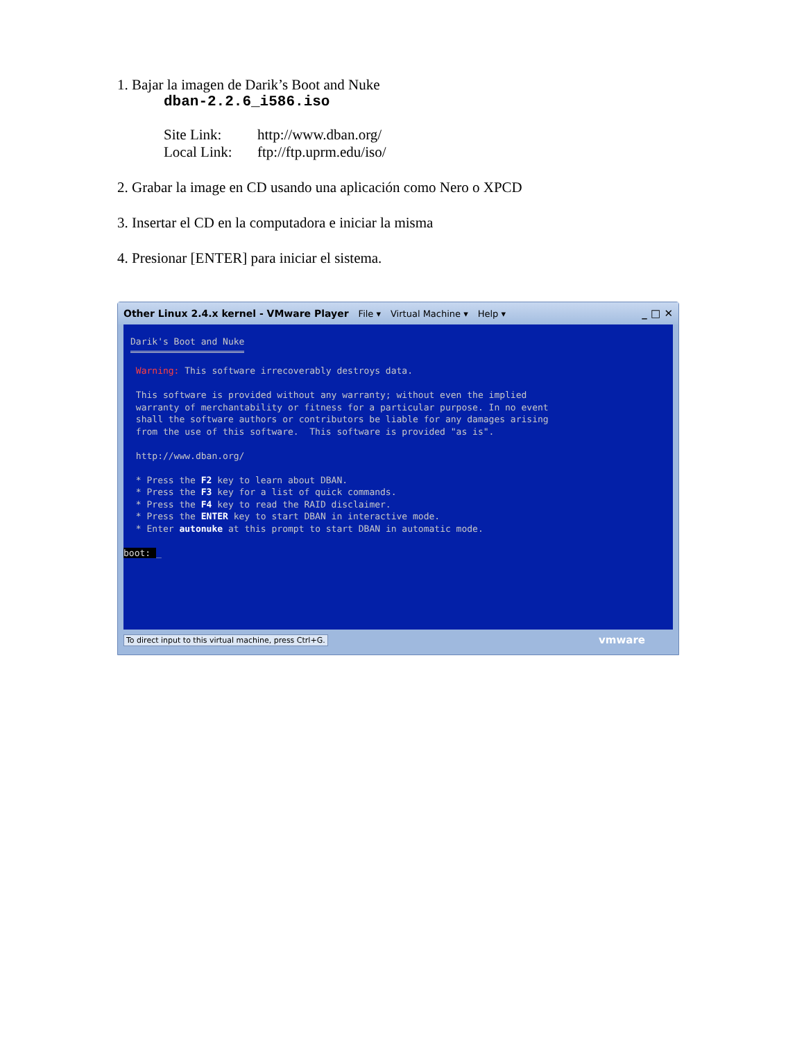1. Bajar la imagen de Darik’s Boot and Nuke
dban-2.2.6_i586.iso
| Site Link: | http://www.dban.org/ |
| Local Link: | ftp://ftp.uprm.edu/iso/ |
2. Grabar la image en CD usando una aplicación como Nero o XPCD
3. Insertar el CD en la computadora e iniciar la misma
4. Presionar [ENTER] para iniciar el sistema.
Other Linux 2.4.x kernel - VMware Player File ▾ Virtual Machine ▾ Help ▾ _ □ ✕
Darik's Boot and Nuke Warning: This software irrecoverably destroys data. This software is provided without any warranty; without even the implied warranty of merchantability or fitness for a particular purpose. In no event shall the software authors or contributors be liable for any damages arising from the use of this software. This software is provided "as is". http://www.dban.org/ * Press the F2 key to learn about DBAN. * Press the F3 key for a list of quick commands. * Press the F4 key to read the RAID disclaimer. * Press the ENTER key to start DBAN in interactive mode. * Enter autonuke at this prompt to start DBAN in automatic mode. boot: _
To direct input to this virtual machine, press Ctrl+G. vmware